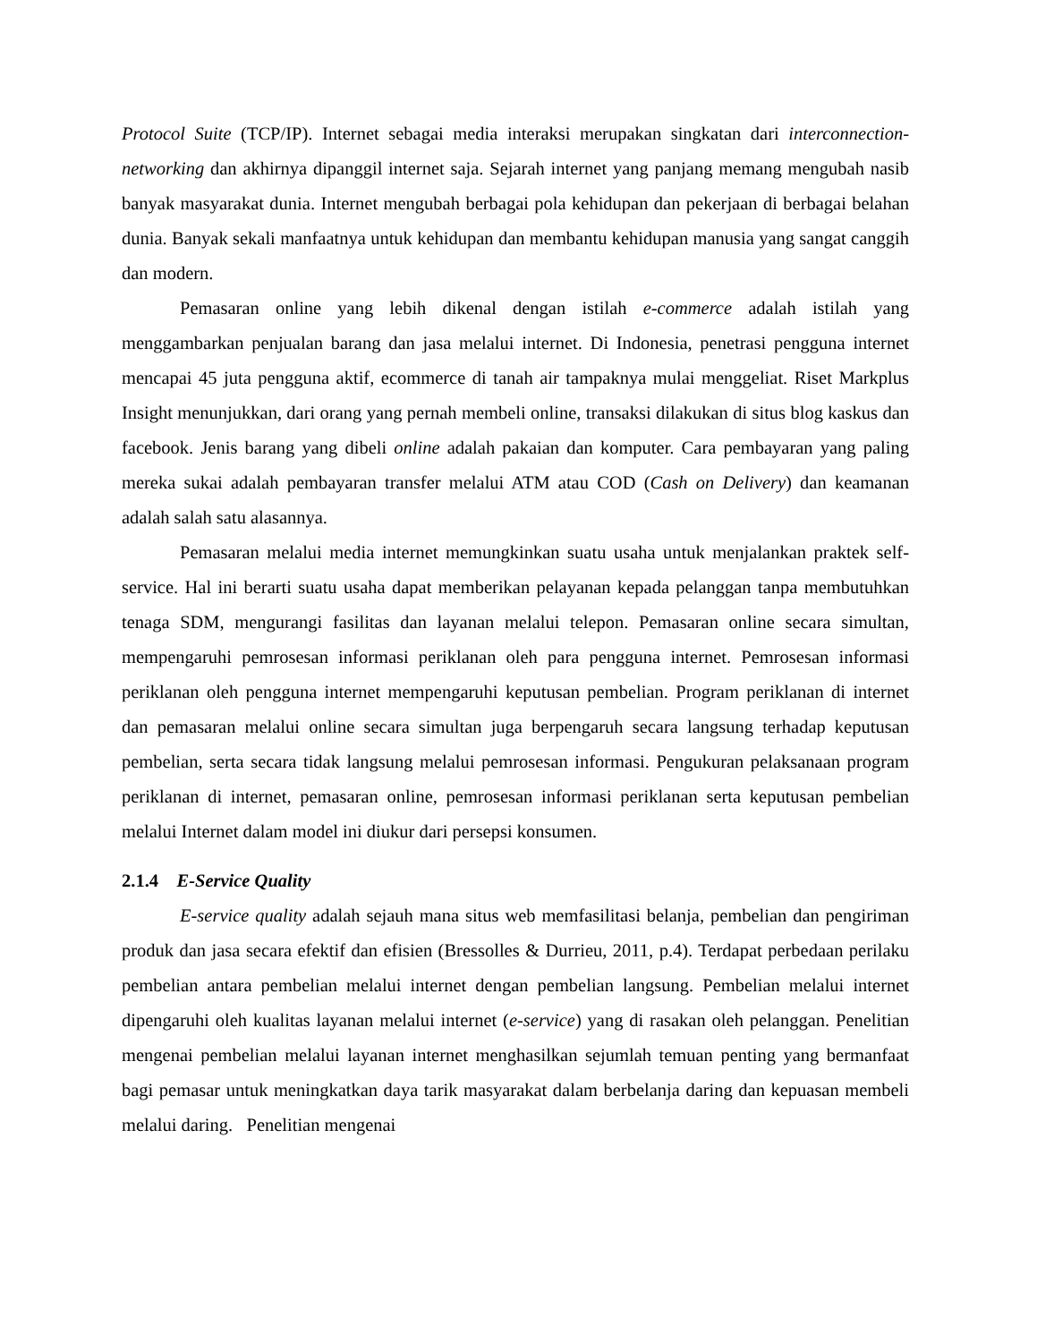Protocol Suite (TCP/IP). Internet sebagai media interaksi merupakan singkatan dari interconnection-networking dan akhirnya dipanggil internet saja. Sejarah internet yang panjang memang mengubah nasib banyak masyarakat dunia. Internet mengubah berbagai pola kehidupan dan pekerjaan di berbagai belahan dunia. Banyak sekali manfaatnya untuk kehidupan dan membantu kehidupan manusia yang sangat canggih dan modern.
Pemasaran online yang lebih dikenal dengan istilah e-commerce adalah istilah yang menggambarkan penjualan barang dan jasa melalui internet. Di Indonesia, penetrasi pengguna internet mencapai 45 juta pengguna aktif, ecommerce di tanah air tampaknya mulai menggeliat. Riset Markplus Insight menunjukkan, dari orang yang pernah membeli online, transaksi dilakukan di situs blog kaskus dan facebook. Jenis barang yang dibeli online adalah pakaian dan komputer. Cara pembayaran yang paling mereka sukai adalah pembayaran transfer melalui ATM atau COD (Cash on Delivery) dan keamanan adalah salah satu alasannya.
Pemasaran melalui media internet memungkinkan suatu usaha untuk menjalankan praktek self-service. Hal ini berarti suatu usaha dapat memberikan pelayanan kepada pelanggan tanpa membutuhkan tenaga SDM, mengurangi fasilitas dan layanan melalui telepon. Pemasaran online secara simultan, mempengaruhi pemrosesan informasi periklanan oleh para pengguna internet. Pemrosesan informasi periklanan oleh pengguna internet mempengaruhi keputusan pembelian. Program periklanan di internet dan pemasaran melalui online secara simultan juga berpengaruh secara langsung terhadap keputusan pembelian, serta secara tidak langsung melalui pemrosesan informasi. Pengukuran pelaksanaan program periklanan di internet, pemasaran online, pemrosesan informasi periklanan serta keputusan pembelian melalui Internet dalam model ini diukur dari persepsi konsumen.
2.1.4 E-Service Quality
E-service quality adalah sejauh mana situs web memfasilitasi belanja, pembelian dan pengiriman produk dan jasa secara efektif dan efisien (Bressolles & Durrieu, 2011, p.4). Terdapat perbedaan perilaku pembelian antara pembelian melalui internet dengan pembelian langsung. Pembelian melalui internet dipengaruhi oleh kualitas layanan melalui internet (e-service) yang di rasakan oleh pelanggan. Penelitian mengenai pembelian melalui layanan internet menghasilkan sejumlah temuan penting yang bermanfaat bagi pemasar untuk meningkatkan daya tarik masyarakat dalam berbelanja daring dan kepuasan membeli melalui daring. Penelitian mengenai